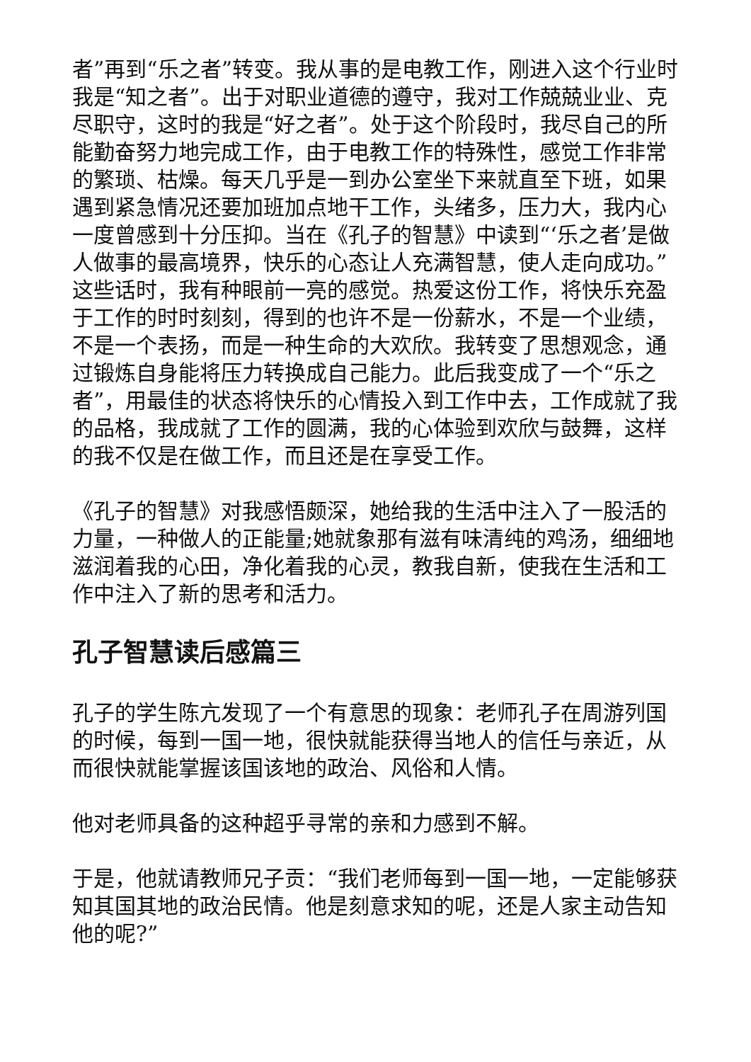者”再到“乐之者”转变。我从事的是电教工作，刚进入这个行业时我是“知之者”。出于对职业道德的遵守，我对工作兢兢业业、克尽职守，这时的我是“好之者”。处于这个阶段时，我尽自己的所能勤奋努力地完成工作，由于电教工作的特殊性，感觉工作非常的繁琐、枯燥。每天几乎是一到办公室坐下来就直至下班，如果遇到紧急情况还要加班加点地干工作，头绪多，压力大，我内心一度曾感到十分压抑。当在《孔子的智慧》中读到“‘乐之者’是做人做事的最高境界，快乐的心态让人充满智慧，使人走向成功。”这些话时，我有种眼前一亮的感觉。热爱这份工作，将快乐充盈于工作的时时刻刻，得到的也许不是一份薪水，不是一个业绩，不是一个表扬，而是一种生命的大欢欣。我转变了思想观念，通过锻炼自身能将压力转换成自己能力。此后我变成了一个“乐之者”，用最佳的状态将快乐的心情投入到工作中去，工作成就了我的品格，我成就了工作的圆满，我的心体验到欢欣与鼓舞，这样的我不仅是在做工作，而且还是在享受工作。
《孔子的智慧》对我感悟颇深，她给我的生活中注入了一股活的力量，一种做人的正能量;她就象那有滋有味清纯的鸡汤，细细地滋润着我的心田，净化着我的心灵，教我自新，使我在生活和工作中注入了新的思考和活力。
孔子智慧读后感篇三
孔子的学生陈亢发现了一个有意思的现象：老师孔子在周游列国的时候，每到一国一地，很快就能获得当地人的信任与亲近，从而很快就能掌握该国该地的政治、风俗和人情。
他对老师具备的这种超乎寻常的亲和力感到不解。
于是，他就请教师兄子贡：“我们老师每到一国一地，一定能够获知其国其地的政治民情。他是刻意求知的呢，还是人家主动告知他的呢?”